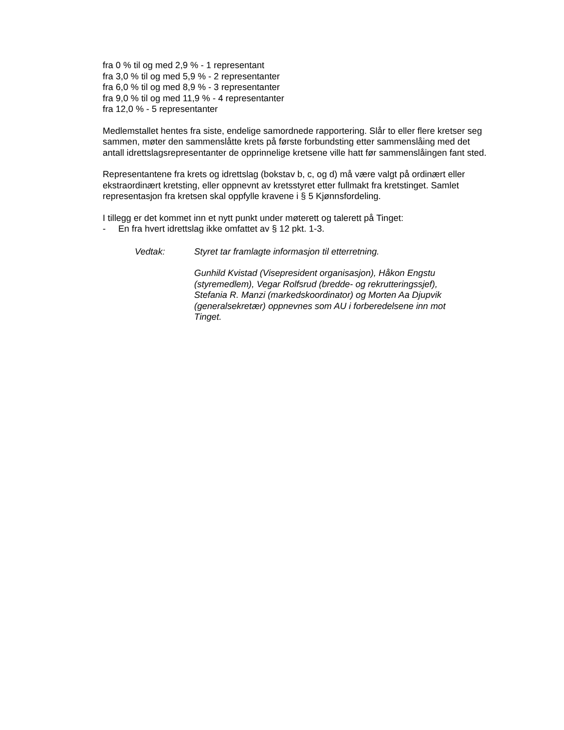fra 0 % til og med 2,9 % - 1 representant
fra 3,0 % til og med 5,9 % - 2 representanter
fra 6,0 % til og med 8,9 % - 3 representanter
fra 9,0 % til og med 11,9 % - 4 representanter
fra 12,0 % - 5 representanter
Medlemstallet hentes fra siste, endelige samordnede rapportering. Slår to eller flere kretser seg sammen, møter den sammenslåtte krets på første forbundsting etter sammenslåing med det antall idrettslagsrepresentanter de opprinnelige kretsene ville hatt før sammenslåingen fant sted.
Representantene fra krets og idrettslag (bokstav b, c, og d) må være valgt på ordinært eller ekstraordinært kretsting, eller oppnevnt av kretsstyret etter fullmakt fra kretstinget. Samlet representasjon fra kretsen skal oppfylle kravene i § 5 Kjønnsfordeling.
I tillegg er det kommet inn et nytt punkt under møterett og talerett på Tinget:
- En fra hvert idrettslag ikke omfattet av § 12 pkt. 1-3.
Vedtak: Styret tar framlagte informasjon til etterretning.
Gunhild Kvistad (Visepresident organisasjon), Håkon Engstu (styremedlem), Vegar Rolfsrud (bredde- og rekrutteringssjef), Stefania R. Manzi (markedskoordinator) og Morten Aa Djupvik (generalsekretær) oppnevnes som AU i forberedelsene inn mot Tinget.